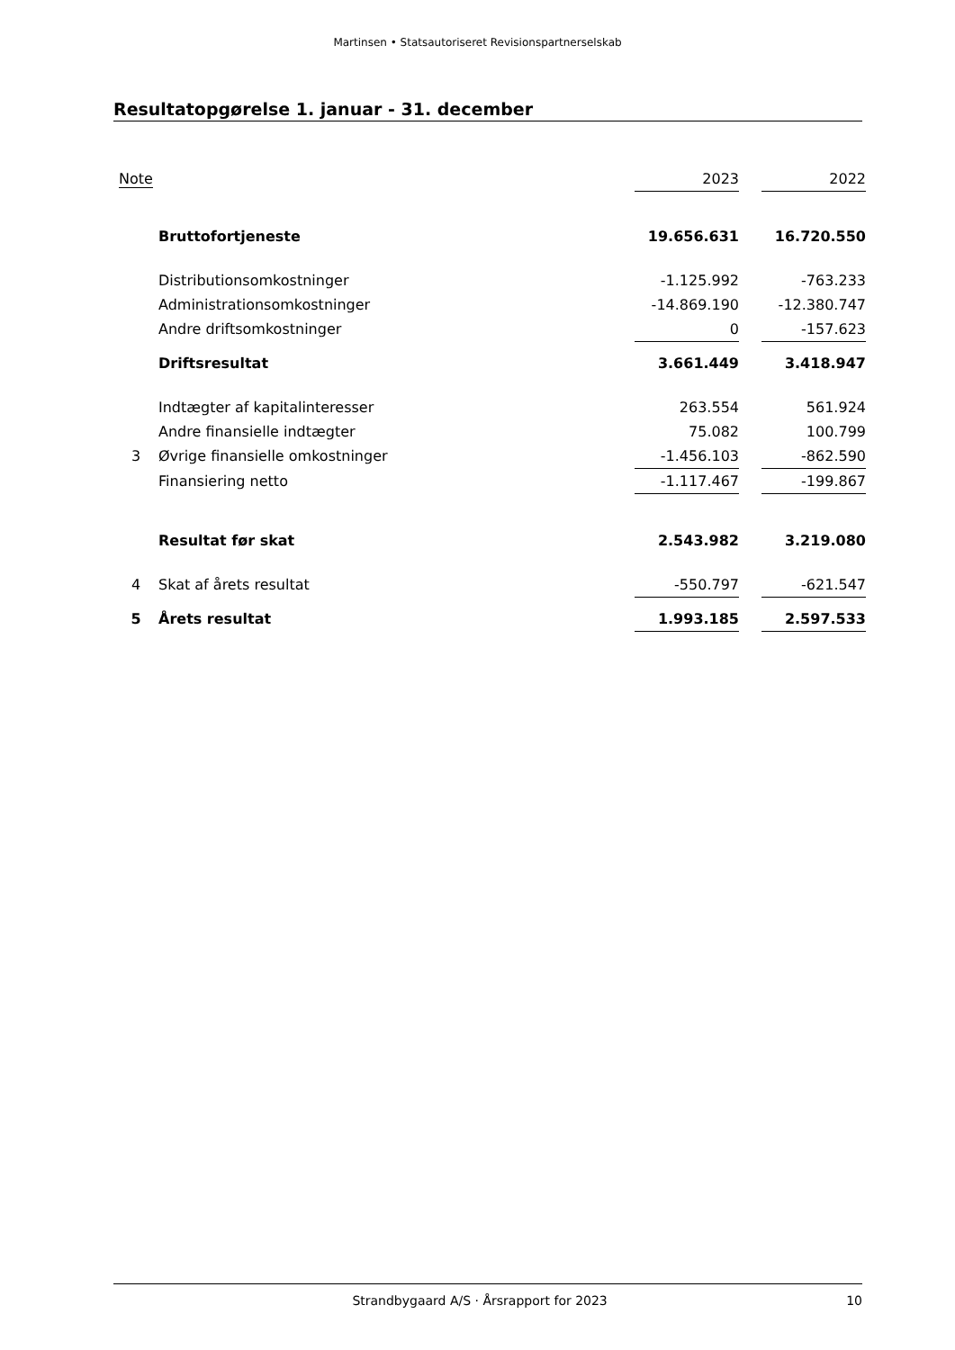Martinsen • Statsautoriseret Revisionspartnerselskab
Resultatopgørelse 1. januar - 31. december
| Note | | 2023 | | 2022 |
| --- | --- | --- | --- | --- |
| | Bruttofortjeneste | 19.656.631 | | 16.720.550 |
| | Distributionsomkostninger | -1.125.992 | | -763.233 |
| | Administrationsomkostninger | -14.869.190 | | -12.380.747 |
| | Andre driftsomkostninger | 0 | | -157.623 |
| | Driftsresultat | 3.661.449 | | 3.418.947 |
| | Indtægter af kapitalinteresser | 263.554 | | 561.924 |
| | Andre finansielle indtægter | 75.082 | | 100.799 |
| 3 | Øvrige finansielle omkostninger | -1.456.103 | | -862.590 |
| | Finansiering netto | -1.117.467 | | -199.867 |
| | Resultat før skat | 2.543.982 | | 3.219.080 |
| 4 | Skat af årets resultat | -550.797 | | -621.547 |
| 5 | Årets resultat | 1.993.185 | | 2.597.533 |
Strandbygaard A/S · Årsrapport for 2023 10